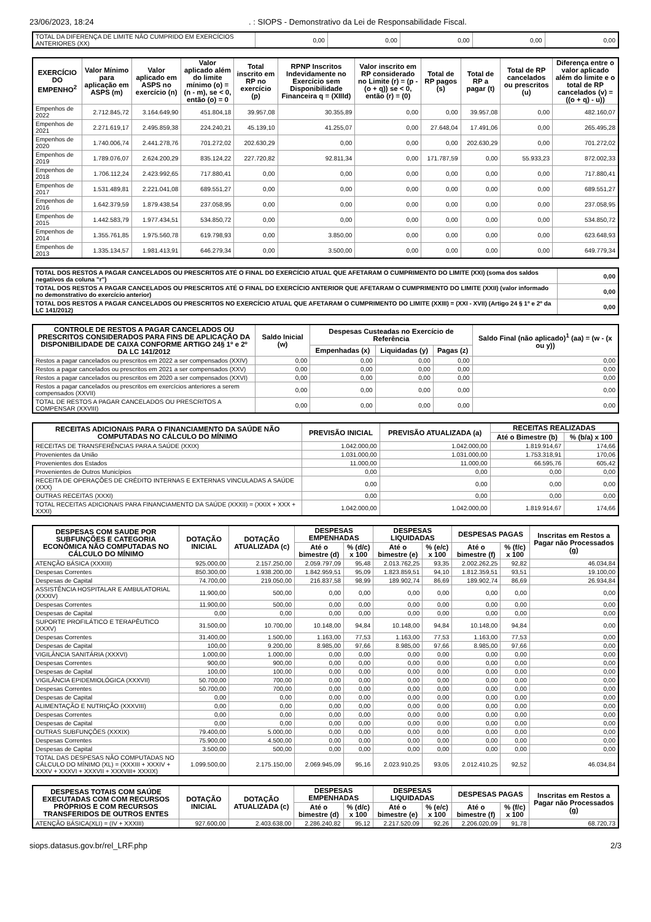23/06/2023, 18:24. : SIOPS - Demonstrativo da Lei de Responsabilidade Fiscal.
| TOTAL DA DIFERENÇA DE LIMITE NÃO CUMPRIDO EM EXERCÍCIOS ANTERIORES (XX) | 0,00 | 0,00 | 0,00 | 0,00 | 0,00 |
| EXERCÍCIO DO EMPENHO<sup>2</sup> | Valor Mínimo para aplicação em ASPS (m) | Valor aplicado em ASPS no exercício (n) | Valor aplicado além do limite mínimo (o) = (n - m), se < 0, então (o) = 0 | Total inscrito em RP no exercício (p) | RPNP Inscritos Indevidamente no Exercício sem Disponibilidade Financeira q = (XIIId) | Valor inscrito em RP considerado no Limite (r) = (p - (o + q)) se < 0, então (r) = (0) | Total de RP pagos (s) | Total de RP a pagar (t) | Total de RP cancelados ou prescritos (u) | Diferença entre o valor aplicado além do limite e o total de RP cancelados (v) = ((o + q) - u)) |
| --- | --- | --- | --- | --- | --- | --- | --- | --- | --- | --- |
| Empenhos de 2022 | 2.712.845,72 | 3.164.649,90 | 451.804,18 | 39.957,08 | 30.355,89 | 0,00 | 0,00 | 39.957,08 | 0,00 | 482.160,07 |
| Empenhos de 2021 | 2.271.619,17 | 2.495.859,38 | 224.240,21 | 45.139,10 | 41.255,07 | 0,00 | 27.648,04 | 17.491,06 | 0,00 | 265.495,28 |
| Empenhos de 2020 | 1.740.006,74 | 2.441.278,76 | 701.272,02 | 202.630,29 | 0,00 | 0,00 | 0,00 | 202.630,29 | 0,00 | 701.272,02 |
| Empenhos de 2019 | 1.789.076,07 | 2.624.200,29 | 835.124,22 | 227.720,82 | 92.811,34 | 0,00 | 171.787,59 | 0,00 | 55.933,23 | 872.002,33 |
| Empenhos de 2018 | 1.706.112,24 | 2.423.992,65 | 717.880,41 | 0,00 | 0,00 | 0,00 | 0,00 | 0,00 | 0,00 | 717.880,41 |
| Empenhos de 2017 | 1.531.489,81 | 2.221.041,08 | 689.551,27 | 0,00 | 0,00 | 0,00 | 0,00 | 0,00 | 0,00 | 689.551,27 |
| Empenhos de 2016 | 1.642.379,59 | 1.879.438,54 | 237.058,95 | 0,00 | 0,00 | 0,00 | 0,00 | 0,00 | 0,00 | 237.058,95 |
| Empenhos de 2015 | 1.442.583,79 | 1.977.434,51 | 534.850,72 | 0,00 | 0,00 | 0,00 | 0,00 | 0,00 | 0,00 | 534.850,72 |
| Empenhos de 2014 | 1.355.761,85 | 1.975.560,78 | 619.798,93 | 0,00 | 3.850,00 | 0,00 | 0,00 | 0,00 | 0,00 | 623.648,93 |
| Empenhos de 2013 | 1.335.134,57 | 1.981.413,91 | 646.279,34 | 0,00 | 3.500,00 | 0,00 | 0,00 | 0,00 | 0,00 | 649.779,34 |
| TOTAL DOS RESTOS A PAGAR CANCELADOS OU PRESCRITOS ATÉ O FINAL DO EXERCÍCIO ATUAL QUE AFETARAM O CUMPRIMENTO DO LIMITE (XXI) (soma dos saldos negativos da coluna "r") | 0,00 |
| TOTAL DOS RESTOS A PAGAR CANCELADOS OU PRESCRITOS ATÉ O FINAL DO EXERCÍCIO ANTERIOR QUE AFETARAM O CUMPRIMENTO DO LIMITE (XXII) (valor informado no demonstrativo do exercício anterior) | 0,00 |
| TOTAL DOS RESTOS A PAGAR CANCELADOS OU PRESCRITOS NO EXERCÍCIO ATUAL QUE AFETARAM O CUMPRIMENTO DO LIMITE (XXIII) = (XXI - XVII) (Artigo 24 § 1º e 2º da LC 141/2012) | 0,00 |
| CONTROLE DE RESTOS A PAGAR CANCELADOS OU PRESCRITOS CONSIDERADOS PARA FINS DE APLICAÇÃO DA DISPONIBILIDADE DE CAIXA CONFORME ARTIGO 24§ 1º e 2º DA LC 141/2012 | Saldo Inicial (w) | Despesas Custeadas no Exercício de Referência | | | Saldo Final (não aplicado)<sup>1</sup> (aa) = (w - (x ou y)) |
| --- | --- | --- | --- | --- | --- |
| | | Empenhadas (x) | Liquidadas (y) | Pagas (z) | |
| Restos a pagar cancelados ou prescritos em 2022 a ser compensados (XXIV) | 0,00 | 0,00 | 0,00 | 0,00 | 0,00 |
| Restos a pagar cancelados ou prescritos em 2021 a ser compensados (XXV) | 0,00 | 0,00 | 0,00 | 0,00 | 0,00 |
| Restos a pagar cancelados ou prescritos em 2020 a ser compensados (XXVI) | 0,00 | 0,00 | 0,00 | 0,00 | 0,00 |
| Restos a pagar cancelados ou prescritos em exercícios anteriores a serem compensados (XXVII) | 0,00 | 0,00 | 0,00 | 0,00 | 0,00 |
| TOTAL DE RESTOS A PAGAR CANCELADOS OU PRESCRITOS A COMPENSAR (XXVIII) | 0,00 | 0,00 | 0,00 | 0,00 | 0,00 |
| RECEITAS ADICIONAIS PARA O FINANCIAMENTO DA SAÚDE NÃO COMPUTADAS NO CÁLCULO DO MÍNIMO | PREVISÃO INICIAL | PREVISÃO ATUALIZADA (a) | RECEITAS REALIZADAS | |
| --- | --- | --- | --- | --- |
| | | | Até o Bimestre (b) | % (b/a) x 100 |
| RECEITAS DE TRANSFERÊNCIAS PARA A SAÚDE (XXIX) | 1.042.000,00 | 1.042.000,00 | 1.819.914,67 | 174,66 |
| Provenientes da União | 1.031.000,00 | 1.031.000,00 | 1.753.318,91 | 170,06 |
| Provenientes dos Estados | 11.000,00 | 11.000,00 | 66.595,76 | 605,42 |
| Provenientes de Outros Municípios | 0,00 | 0,00 | 0,00 | 0,00 |
| RECEITA DE OPERAÇÕES DE CRÉDITO INTERNAS E EXTERNAS VINCULADAS A SAÚDE (XXX) | 0,00 | 0,00 | 0,00 | 0,00 |
| OUTRAS RECEITAS (XXXI) | 0,00 | 0,00 | 0,00 | 0,00 |
| TOTAL RECEITAS ADICIONAIS PARA FINANCIAMENTO DA SAÚDE (XXXII) = (XXIX + XXX + XXXI) | 1.042.000,00 | 1.042.000,00 | 1.819.914,67 | 174,66 |
| DESPESAS COM SAUDE POR SUBFUNÇÕES E CATEGORIA ECONÔMICA NÃO COMPUTADAS NO CÁLCULO DO MÍNIMO | DOTAÇÃO INICIAL | DOTAÇÃO ATUALIZADA (c) | DESPESAS EMPENHADAS | | DESPESAS LIQUIDADAS | | DESPESAS PAGAS | | Inscritas em Restos a Pagar não Processados (g) |
| --- | --- | --- | --- | --- | --- | --- | --- | --- | --- |
| | | | Até o bimestre (d) | % (d/c) x 100 | Até o bimestre (e) | % (e/c) x 100 | Até o bimestre (f) | % (f/c) x 100 | |
| ATENÇÃO BÁSICA (XXXIII) | 925.000,00 | 2.157.250,00 | 2.059.797,09 | 95,48 | 2.013.762,25 | 93,35 | 2.002.262,25 | 92,82 | 46.034,84 |
| Despesas Correntes | 850.300,00 | 1.938.200,00 | 1.842.959,51 | 95,09 | 1.823.859,51 | 94,10 | 1.812.359,51 | 93,51 | 19.100,00 |
| Despesas de Capital | 74.700,00 | 219.050,00 | 216.837,58 | 98,99 | 189.902,74 | 86,69 | 189.902,74 | 86,69 | 26.934,84 |
| ASSISTÊNCIA HOSPITALAR E AMBULATORIAL (XXXIV) | 11.900,00 | 500,00 | 0,00 | 0,00 | 0,00 | 0,00 | 0,00 | 0,00 | 0,00 |
| Despesas Correntes | 11.900,00 | 500,00 | 0,00 | 0,00 | 0,00 | 0,00 | 0,00 | 0,00 | 0,00 |
| Despesas de Capital | 0,00 | 0,00 | 0,00 | 0,00 | 0,00 | 0,00 | 0,00 | 0,00 | 0,00 |
| SUPORTE PROFILÁTICO E TERAPÊUTICO (XXXV) | 31.500,00 | 10.700,00 | 10.148,00 | 94,84 | 10.148,00 | 94,84 | 10.148,00 | 94,84 | 0,00 |
| Despesas Correntes | 31.400,00 | 1.500,00 | 1.163,00 | 77,53 | 1.163,00 | 77,53 | 1.163,00 | 77,53 | 0,00 |
| Despesas de Capital | 100,00 | 9.200,00 | 8.985,00 | 97,66 | 8.985,00 | 97,66 | 8.985,00 | 97,66 | 0,00 |
| VIGILÂNCIA SANITÁRIA (XXXVI) | 1.000,00 | 1.000,00 | 0,00 | 0,00 | 0,00 | 0,00 | 0,00 | 0,00 | 0,00 |
| Despesas Correntes | 900,00 | 900,00 | 0,00 | 0,00 | 0,00 | 0,00 | 0,00 | 0,00 | 0,00 |
| Despesas de Capital | 100,00 | 100,00 | 0,00 | 0,00 | 0,00 | 0,00 | 0,00 | 0,00 | 0,00 |
| VIGILÂNCIA EPIDEMIOLÓGICA (XXXVII) | 50.700,00 | 700,00 | 0,00 | 0,00 | 0,00 | 0,00 | 0,00 | 0,00 | 0,00 |
| Despesas Correntes | 50.700,00 | 700,00 | 0,00 | 0,00 | 0,00 | 0,00 | 0,00 | 0,00 | 0,00 |
| Despesas de Capital | 0,00 | 0,00 | 0,00 | 0,00 | 0,00 | 0,00 | 0,00 | 0,00 | 0,00 |
| ALIMENTAÇÃO E NUTRIÇÃO (XXXVIII) | 0,00 | 0,00 | 0,00 | 0,00 | 0,00 | 0,00 | 0,00 | 0,00 | 0,00 |
| Despesas Correntes | 0,00 | 0,00 | 0,00 | 0,00 | 0,00 | 0,00 | 0,00 | 0,00 | 0,00 |
| Despesas de Capital | 0,00 | 0,00 | 0,00 | 0,00 | 0,00 | 0,00 | 0,00 | 0,00 | 0,00 |
| OUTRAS SUBFUNÇÕES (XXXIX) | 79.400,00 | 5.000,00 | 0,00 | 0,00 | 0,00 | 0,00 | 0,00 | 0,00 | 0,00 |
| Despesas Correntes | 75.900,00 | 4.500,00 | 0,00 | 0,00 | 0,00 | 0,00 | 0,00 | 0,00 | 0,00 |
| Despesas de Capital | 3.500,00 | 500,00 | 0,00 | 0,00 | 0,00 | 0,00 | 0,00 | 0,00 | 0,00 |
| TOTAL DAS DESPESAS NÃO COMPUTADAS NO CÁLCULO DO MÍNIMO (XL) = (XXXIII + XXXIV + XXXV + XXXVI + XXXVII + XXXVIII+ XXXIX) | 1.099.500,00 | 2.175.150,00 | 2.069.945,09 | 95,16 | 2.023.910,25 | 93,05 | 2.012.410,25 | 92,52 | 46.034,84 |
| DESPESAS TOTAIS COM SAÚDE EXECUTADAS COM COM RECURSOS PRÓPRIOS E COM RECURSOS TRANSFERIDOS DE OUTROS ENTES | DOTAÇÃO INICIAL | DOTAÇÃO ATUALIZADA (c) | DESPESAS EMPENHADAS | | DESPESAS LIQUIDADAS | | DESPESAS PAGAS | | Inscritas em Restos a Pagar não Processados (g) |
| --- | --- | --- | --- | --- | --- | --- | --- | --- | --- |
| | | | Até o bimestre (d) | % (d/c) x 100 | Até o bimestre (e) | % (e/c) x 100 | Até o bimestre (f) | % (f/c) x 100 | |
| ATENÇÃO BÁSICA(XLI) = (IV + XXXIII) | 927.600,00 | 2.403.638,00 | 2.286.240,82 | 95,12 | 2.217.520,09 | 92,26 | 2.206.020,09 | 91,78 | 68.720,73 |
siops.datasus.gov.br/rel_LRF.php 2/3